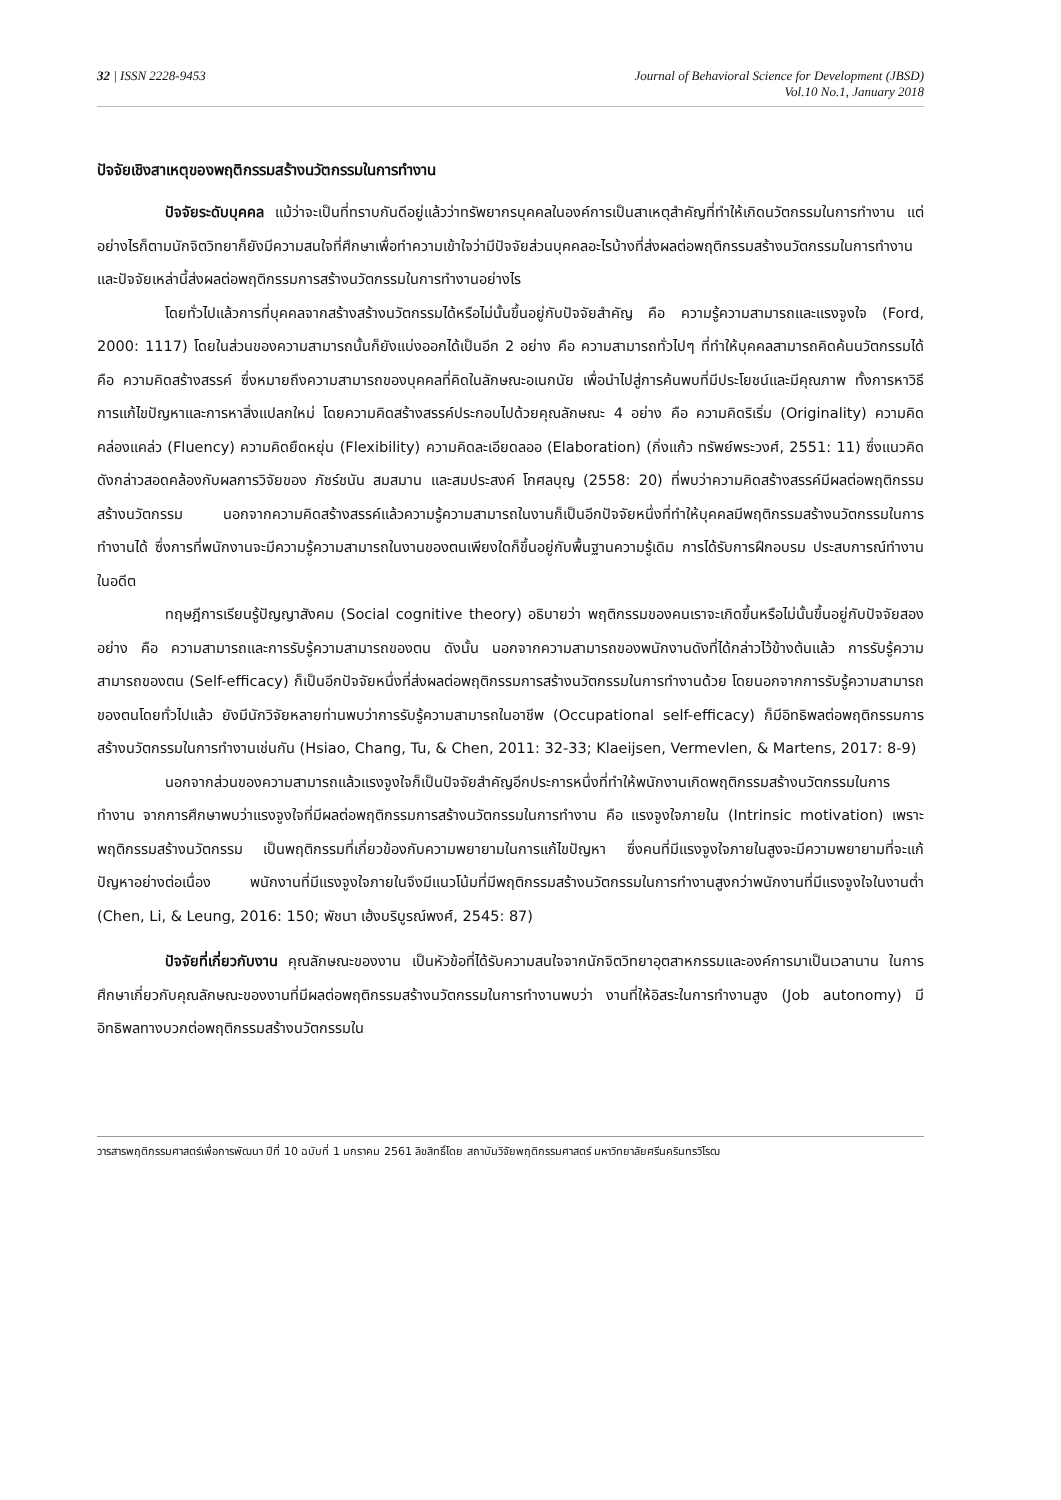32 | ISSN 2228-9453 Journal of Behavioral Science for Development (JBSD)
Vol.10 No.1, January 2018
ปัจจัยเชิงสาเหตุของพฤติกรรมสร้างนวัตกรรมในการทำงาน
ปัจจัยระดับบุคคล แม้ว่าจะเป็นที่ทราบกันดีอยู่แล้วว่าทรัพยากรบุคคลในองค์การเป็นสาเหตุสำคัญที่ทำให้เกิดนวัตกรรมในการทำงาน แต่อย่างไรก็ตามนักจิตวิทยาก็ยังมีความสนใจที่ศึกษาเพื่อทำความเข้าใจว่ามีปัจจัยส่วนบุคคลอะไรบ้างที่ส่งผลต่อพฤติกรรมสร้างนวัตกรรมในการทำงาน และปัจจัยเหล่านี้ส่งผลต่อพฤติกรรมการสร้างนวัตกรรมในการทำงานอย่างไร
โดยทั่วไปแล้วการที่บุคคลจากสร้างสร้างนวัตกรรมได้หรือไม่นั้นขึ้นอยู่กับปัจจัยสำคัญ คือ ความรู้ความสามารถและแรงจูงใจ (Ford, 2000: 1117) โดยในส่วนของความสามารถนั้นก็ยังแบ่งออกได้เป็นอีก 2 อย่าง คือ ความสามารถทั่วไปๆ ที่ทำให้บุคคลสามารถคิดค้นนวัตกรรมได้คือ ความคิดสร้างสรรค์ ซึ่งหมายถึงความสามารถของบุคคลที่คิดในลักษณะอเนกนัย เพื่อนำไปสู่การค้นพบที่มีประโยชน์และมีคุณภาพ ทั้งการหาวิธีการแก้ไขปัญหาและการหาสิ่งแปลกใหม่ โดยความคิดสร้างสรรค์ประกอบไปด้วยคุณลักษณะ 4 อย่าง คือ ความคิดริเริ่ม (Originality) ความคิดคล่องแคล่ว (Fluency) ความคิดยืดหยุ่น (Flexibility) ความคิดละเอียดลออ (Elaboration) (กิ่งแก้ว ทรัพย์พระวงศ์, 2551: 11) ซึ่งแนวคิดดังกล่าวสอดคล้องกับผลการวิจัยของ ภัชร์ชนัน สมสมาน และสมประสงค์ โกศลบุญ (2558: 20) ที่พบว่าความคิดสร้างสรรค์มีผลต่อพฤติกรรมสร้างนวัตกรรม นอกจากความคิดสร้างสรรค์แล้วความรู้ความสามารถในงานก็เป็นอีกปัจจัยหนึ่งที่ทำให้บุคคลมีพฤติกรรมสร้างนวัตกรรมในการทำงานได้ ซึ่งการที่พนักงานจะมีความรู้ความสามารถในงานของตนเพียงใดก็ขึ้นอยู่กับพื้นฐานความรู้เดิม การได้รับการฝึกอบรม ประสบการณ์ทำงานในอดีต
ทฤษฎีการเรียนรู้ปัญญาสังคม (Social cognitive theory) อธิบายว่า พฤติกรรมของคนเราจะเกิดขึ้นหรือไม่นั้นขึ้นอยู่กับปัจจัยสองอย่าง คือ ความสามารถและการรับรู้ความสามารถของตน ดังนั้น นอกจากความสามารถของพนักงานดังที่ได้กล่าวไว้ข้างต้นแล้ว การรับรู้ความสามารถของตน (Self-efficacy) ก็เป็นอีกปัจจัยหนึ่งที่ส่งผลต่อพฤติกรรมการสร้างนวัตกรรมในการทำงานด้วย โดยนอกจากการรับรู้ความสามารถของตนโดยทั่วไปแล้ว ยังมีนักวิจัยหลายท่านพบว่าการรับรู้ความสามารถในอาชีพ (Occupational self-efficacy) ก็มีอิทธิพลต่อพฤติกรรมการสร้างนวัตกรรมในการทำงานเช่นกัน (Hsiao, Chang, Tu, & Chen, 2011: 32-33; Klaeijsen, Vermevlen, & Martens, 2017: 8-9)
นอกจากส่วนของความสามารถแล้วแรงจูงใจก็เป็นปัจจัยสำคัญอีกประการหนึ่งที่ทำให้พนักงานเกิดพฤติกรรมสร้างนวัตกรรมในการทำงาน จากการศึกษาพบว่าแรงจูงใจที่มีผลต่อพฤติกรรมการสร้างนวัตกรรมในการทำงาน คือ แรงจูงใจภายใน (Intrinsic motivation) เพราะพฤติกรรมสร้างนวัตกรรม เป็นพฤติกรรมที่เกี่ยวข้องกับความพยายามในการแก้ไขปัญหา ซึ่งคนที่มีแรงจูงใจภายในสูงจะมีความพยายามที่จะแก้ปัญหาอย่างต่อเนื่อง พนักงานที่มีแรงจูงใจภายในจึงมีแนวโน้มที่มีพฤติกรรมสร้างนวัตกรรมในการทำงานสูงกว่าพนักงานที่มีแรงจูงใจในงานต่ำ (Chen, Li, & Leung, 2016: 150; พัชนา เฮ้งบริบูรณ์พงศ์, 2545: 87)
ปัจจัยที่เกี่ยวกับงาน คุณลักษณะของงาน เป็นหัวข้อที่ได้รับความสนใจจากนักจิตวิทยาอุตสาหกรรมและองค์การมาเป็นเวลานาน ในการศึกษาเกี่ยวกับคุณลักษณะของงานที่มีผลต่อพฤติกรรมสร้างนวัตกรรมในการทำงานพบว่า งานที่ให้อิสระในการทำงานสูง (Job autonomy) มีอิทธิพลทางบวกต่อพฤติกรรมสร้างนวัตกรรมใน
วารสารพฤติกรรมศาสตร์เพื่อการพัฒนา ปีที่ 10 ฉบับที่ 1 มกราคม 2561 ลิขสิทธิ์โดย สถาบันวิจัยพฤติกรรมศาสตร์ มหาวิทยาลัยศรีนครินทรวิโรฒ